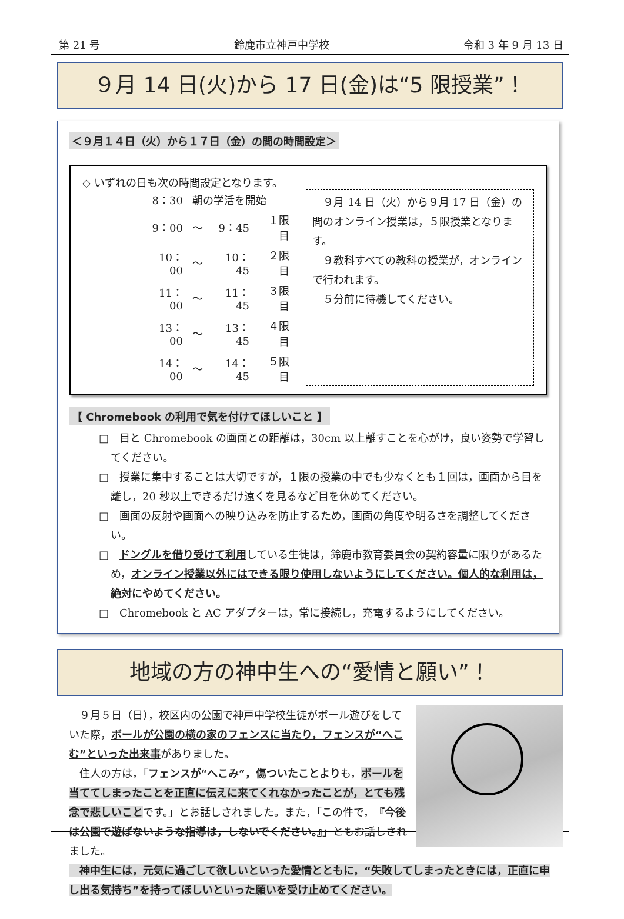第 21 号 鈴鹿市立神戸中学校 令和 3 年 9 月 13 日
９月 14 日(火)から 17 日(金)は“5 限授業”！
＜９月１４日（火）から１７日（金）の間の時間設定＞
◇ いずれの日も次の時間設定となります。
| 8：30 | 朝の学活を開始 | | |
| 9：00 | ～ | 9：45 | １限目 |
| 10：00 | ～ | 10：45 | ２限目 |
| 11：00 | ～ | 11：45 | ３限目 |
| 13：00 | ～ | 13：45 | ４限目 |
| 14：00 | ～ | 14：45 | ５限目 |
　９月 14 日（火）から９月 17 日（金）の間のオンライン授業は，５限授業となります。
　９教科すべての教科の授業が，オンラインで行われます。
　５分前に待機してください。
【 Chromebook の利用で気を付けてほしいこと 】
□　目と Chromebook の画面との距離は，30cm 以上離すことを心がけ，良い姿勢で学習してください。
□　授業に集中することは大切ですが，１限の授業の中でも少なくとも１回は，画面から目を離し，20 秒以上できるだけ遠くを見るなど目を休めてください。
□　画面の反射や画面への映り込みを防止するため，画面の角度や明るさを調整してください。
□　ドングルを借り受けて利用している生徒は，鈴鹿市教育委員会の契約容量に限りがあるため，オンライン授業以外にはできる限り使用しないようにしてください。個人的な利用は，絶対にやめてください。
□　Chromebook と AC アダプターは，常に接続し，充電するようにしてください。
地域の方の神中生への“愛情と願い”！
　９月５日（日），校区内の公園で神戸中学校生徒がボール遊びをしていた際，ボールが公園の横の家のフェンスに当たり，フェンスが“へこむ”といった出来事がありました。
　住人の方は，「フェンスが“へこみ”，傷ついたことよりも，ボールを当ててしまったことを正直に伝えに来てくれなかったことが，とても残念で悲しいことです。」とお話しされました。また，「この件で，『今後は公園で遊ばないような指導は，しないでください。』」ともお話しされました。
　神中生には，元気に過ごして欲しいといった愛情とともに，“失敗してしまったときには，正直に申し出る気持ち”を持ってほしいといった願いを受け止めてください。